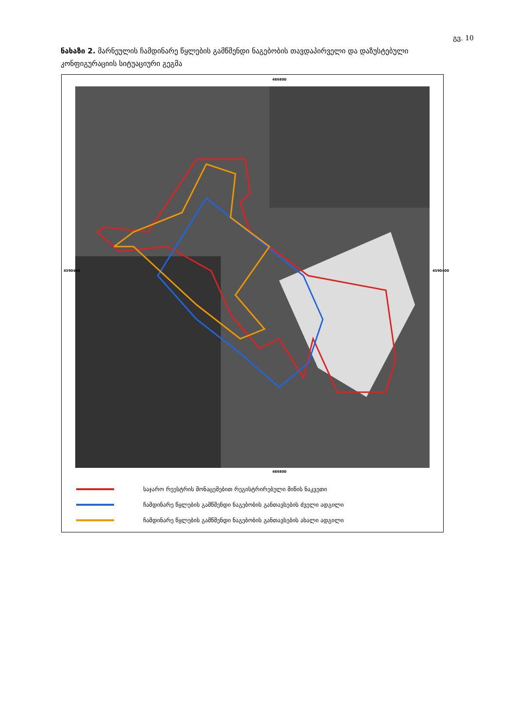გვ. 10
ნახაზი 2. მარნეულის ჩამდინარე წყლების გამწმენდი ნაგებობის თავდაპირველი და დაზუსტებული კონფიგურაციის სიტუაციური გეგმა
486800
486800
4590400 4590400
საჯარო რეესტრის მონაცემებით რეგისტრირებული მიწის ნაკვეთი
ჩამდინარე წყლების გამწმენდი ნაგებობის განთავსების ძველი ადგილი
ჩამდინარე წყლების გამწმენდი ნაგებობის განთავსების ახალი ადგილი